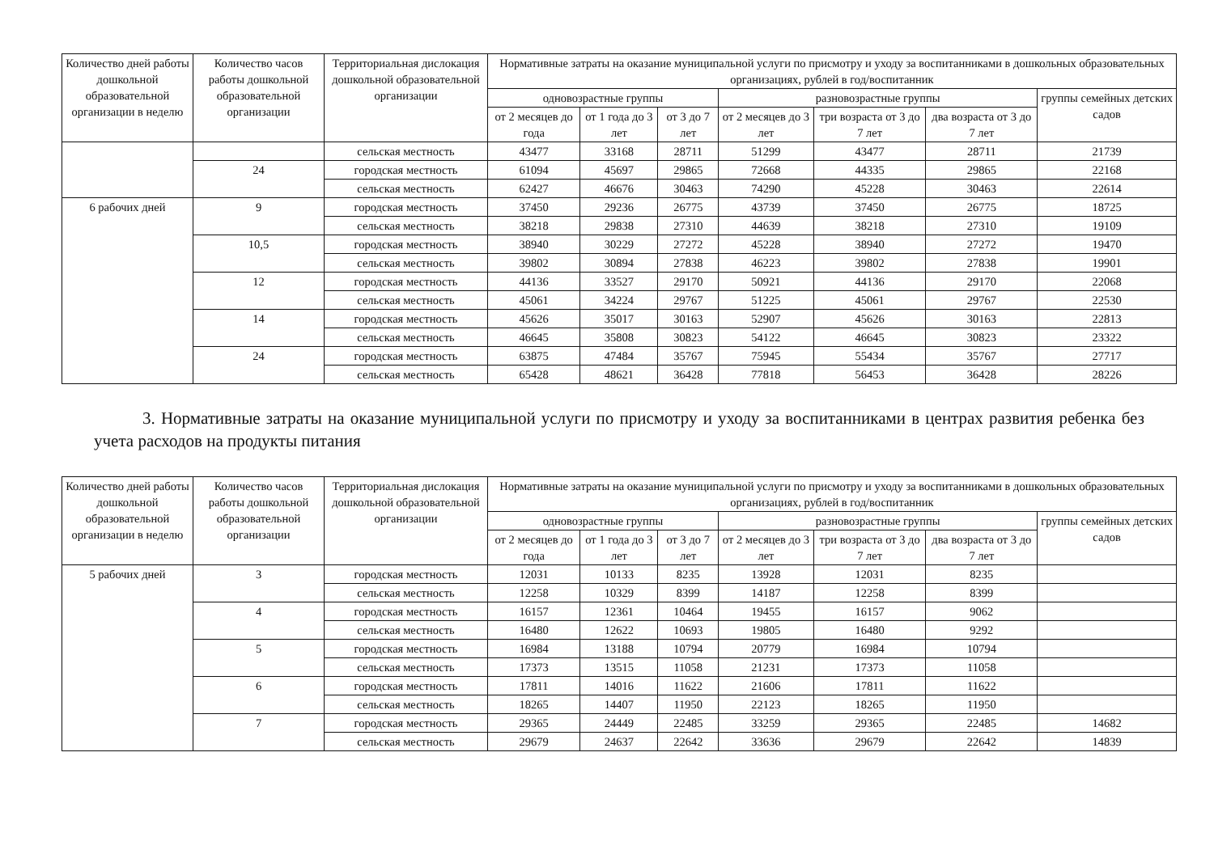| Количество дней работы дошкольной образовательной организации в неделю | Количество часов работы дошкольной образовательной организации | Территориальная дислокация дошкольной образовательной организации | Нормативные затраты на оказание муниципальной услуги по присмотру и уходу за воспитанниками в дошкольных образовательных организациях, рублей в год/воспитанник | | | | | | |
| --- | --- | --- | --- | --- | --- | --- | --- | --- | --- |
| | | | одновозрастные группы | | | разновозрастные группы | | | группы семейных детских садов |
| | | | от 2 месяцев до года | от 1 года до 3 лет | от 3 до 7 лет | от 2 месяцев до 3 лет | три возраста от 3 до 7 лет | два возраста от 3 до 7 лет | |
| | | сельская местность | 43477 | 33168 | 28711 | 51299 | 43477 | 28711 | 21739 |
| | 24 | городская местность | 61094 | 45697 | 29865 | 72668 | 44335 | 29865 | 22168 |
| | | сельская местность | 62427 | 46676 | 30463 | 74290 | 45228 | 30463 | 22614 |
| 6 рабочих дней | 9 | городская местность | 37450 | 29236 | 26775 | 43739 | 37450 | 26775 | 18725 |
| | | сельская местность | 38218 | 29838 | 27310 | 44639 | 38218 | 27310 | 19109 |
| | 10,5 | городская местность | 38940 | 30229 | 27272 | 45228 | 38940 | 27272 | 19470 |
| | | сельская местность | 39802 | 30894 | 27838 | 46223 | 39802 | 27838 | 19901 |
| | 12 | городская местность | 44136 | 33527 | 29170 | 50921 | 44136 | 29170 | 22068 |
| | | сельская местность | 45061 | 34224 | 29767 | 51225 | 45061 | 29767 | 22530 |
| | 14 | городская местность | 45626 | 35017 | 30163 | 52907 | 45626 | 30163 | 22813 |
| | | сельская местность | 46645 | 35808 | 30823 | 54122 | 46645 | 30823 | 23322 |
| | 24 | городская местность | 63875 | 47484 | 35767 | 75945 | 55434 | 35767 | 27717 |
| | | сельская местность | 65428 | 48621 | 36428 | 77818 | 56453 | 36428 | 28226 |
3. Нормативные затраты на оказание муниципальной услуги по присмотру и уходу за воспитанниками в центрах развития ребенка без учета расходов на продукты питания
| Количество дней работы дошкольной образовательной организации в неделю | Количество часов работы дошкольной образовательной организации | Территориальная дислокация дошкольной образовательной организации | Нормативные затраты на оказание муниципальной услуги по присмотру и уходу за воспитанниками в дошкольных образовательных организациях, рублей в год/воспитанник | | | | | | |
| --- | --- | --- | --- | --- | --- | --- | --- | --- | --- |
| | | | одновозрастные группы | | | разновозрастные группы | | | группы семейных детских садов |
| | | | от 2 месяцев до года | от 1 года до 3 лет | от 3 до 7 лет | от 2 месяцев до 3 лет | три возраста от 3 до 7 лет | два возраста от 3 до 7 лет | |
| 5 рабочих дней | 3 | городская местность | 12031 | 10133 | 8235 | 13928 | 12031 | 8235 | |
| | | сельская местность | 12258 | 10329 | 8399 | 14187 | 12258 | 8399 | |
| | 4 | городская местность | 16157 | 12361 | 10464 | 19455 | 16157 | 9062 | |
| | | сельская местность | 16480 | 12622 | 10693 | 19805 | 16480 | 9292 | |
| | 5 | городская местность | 16984 | 13188 | 10794 | 20779 | 16984 | 10794 | |
| | | сельская местность | 17373 | 13515 | 11058 | 21231 | 17373 | 11058 | |
| | 6 | городская местность | 17811 | 14016 | 11622 | 21606 | 17811 | 11622 | |
| | | сельская местность | 18265 | 14407 | 11950 | 22123 | 18265 | 11950 | |
| | 7 | городская местность | 29365 | 24449 | 22485 | 33259 | 29365 | 22485 | 14682 |
| | | сельская местность | 29679 | 24637 | 22642 | 33636 | 29679 | 22642 | 14839 |